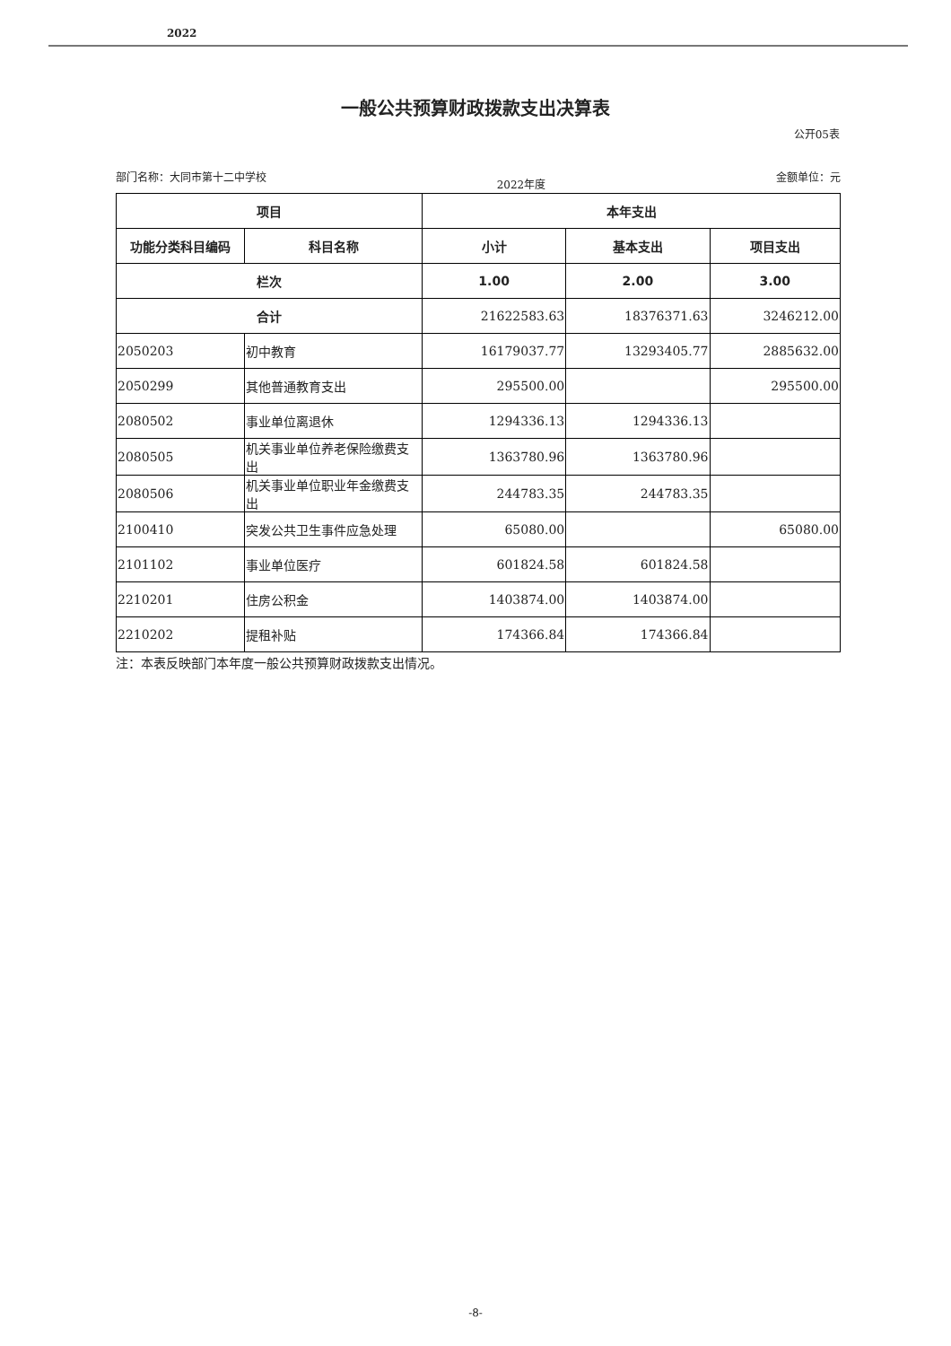2022
一般公共预算财政拨款支出决算表
公开05表
部门名称：大同市第十二中学校 2022年度 金额单位：元
| 项目 | | 本年支出 | | |
| --- | --- | --- | --- | --- |
| 功能分类科目编码 | 科目名称 | 小计 | 基本支出 | 项目支出 |
| 栏次 | | 1.00 | 2.00 | 3.00 |
| 合计 | | 21622583.63 | 18376371.63 | 3246212.00 |
| 2050203 | 初中教育 | 16179037.77 | 13293405.77 | 2885632.00 |
| 2050299 | 其他普通教育支出 | 295500.00 | | 295500.00 |
| 2080502 | 事业单位离退休 | 1294336.13 | 1294336.13 | |
| 2080505 | 机关事业单位养老保险缴费支出 | 1363780.96 | 1363780.96 | |
| 2080506 | 机关事业单位职业年金缴费支出 | 244783.35 | 244783.35 | |
| 2100410 | 突发公共卫生事件应急处理 | 65080.00 | | 65080.00 |
| 2101102 | 事业单位医疗 | 601824.58 | 601824.58 | |
| 2210201 | 住房公积金 | 1403874.00 | 1403874.00 | |
| 2210202 | 提租补贴 | 174366.84 | 174366.84 | |
注：本表反映部门本年度一般公共预算财政拨款支出情况。
-8-